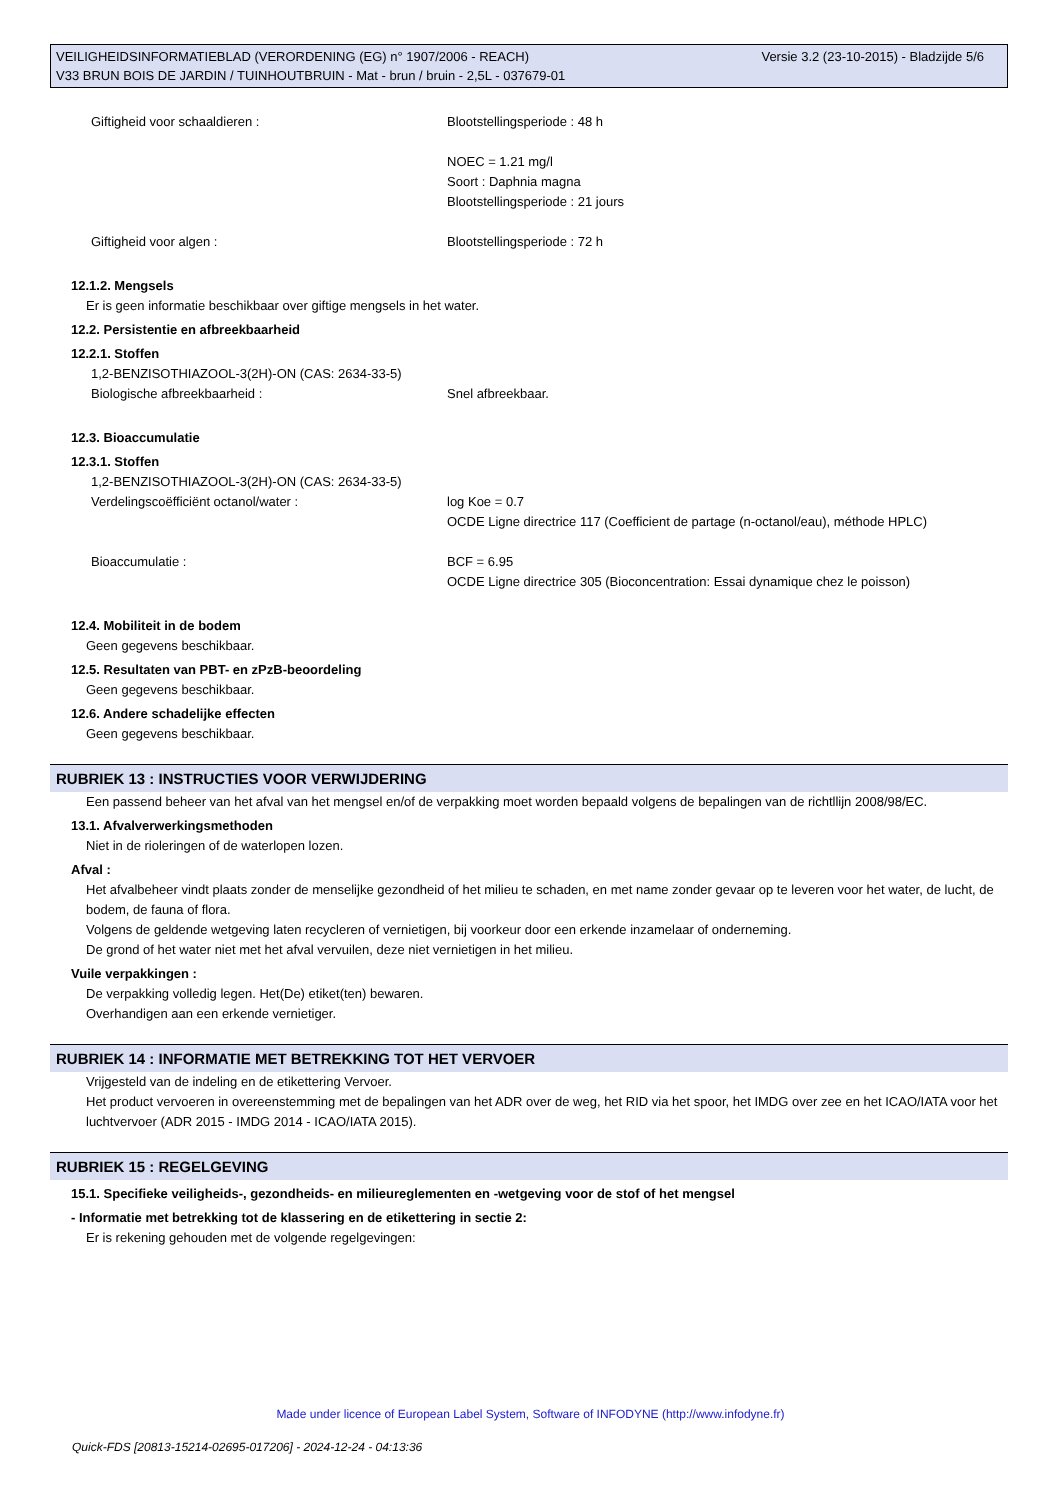Versie 3.2 (23-10-2015) - Bladzijde 5/6 VEILIGHEIDSINFORMATIEBLAD (VERORDENING (EG) n° 1907/2006 - REACH)
V33 BRUN BOIS DE JARDIN / TUINHOUTBRUIN - Mat - brun / bruin - 2,5L - 037679-01
Giftigheid voor schaaldieren : Blootstellingsperiode : 48 h
NOEC = 1.21 mg/l
Soort : Daphnia magna
Blootstellingsperiode : 21 jours
Giftigheid voor algen : Blootstellingsperiode : 72 h
12.1.2. Mengsels
Er is geen informatie beschikbaar over giftige mengsels in het water.
12.2. Persistentie en afbreekbaarheid
12.2.1. Stoffen
1,2-BENZISOTHIAZOOL-3(2H)-ON (CAS: 2634-33-5)
Biologische afbreekbaarheid : Snel afbreekbaar.
12.3. Bioaccumulatie
12.3.1. Stoffen
1,2-BENZISOTHIAZOOL-3(2H)-ON (CAS: 2634-33-5)
Verdelingscoëfficiënt octanol/water : log Koe = 0.7
OCDE Ligne directrice 117 (Coefficient de partage (n-octanol/eau), méthode HPLC)
Bioaccumulatie : BCF = 6.95
OCDE Ligne directrice 305 (Bioconcentration: Essai dynamique chez le poisson)
12.4. Mobiliteit in de bodem
Geen gegevens beschikbaar.
12.5. Resultaten van PBT- en zPzB-beoordeling
Geen gegevens beschikbaar.
12.6. Andere schadelijke effecten
Geen gegevens beschikbaar.
RUBRIEK 13 : INSTRUCTIES VOOR VERWIJDERING
Een passend beheer van het afval van het mengsel en/of de verpakking moet worden bepaald volgens de bepalingen van de richtllijn 2008/98/EC.
13.1. Afvalverwerkingsmethoden
Niet in de rioleringen of de waterlopen lozen.
Afval :
Het afvalbeheer vindt plaats zonder de menselijke gezondheid of het milieu te schaden, en met name zonder gevaar op te leveren voor het water, de lucht, de bodem, de fauna of flora.
Volgens de geldende wetgeving laten recycleren of vernietigen, bij voorkeur door een erkende inzamelaar of onderneming.
De grond of het water niet met het afval vervuilen, deze niet vernietigen in het milieu.
Vuile verpakkingen :
De verpakking volledig legen. Het(De) etiket(ten) bewaren.
Overhandigen aan een erkende vernietiger.
RUBRIEK 14 : INFORMATIE MET BETREKKING TOT HET VERVOER
Vrijgesteld van de indeling en de etikettering Vervoer.
Het product vervoeren in overeenstemming met de bepalingen van het ADR over de weg, het RID via het spoor, het IMDG over zee en het ICAO/IATA voor het luchtvervoer (ADR 2015 - IMDG 2014 - ICAO/IATA 2015).
RUBRIEK 15 : REGELGEVING
15.1. Specifieke veiligheids-, gezondheids- en milieureglementen en -wetgeving voor de stof of het mengsel
- Informatie met betrekking tot de klassering en de etikettering in sectie 2:
Er is rekening gehouden met de volgende regelgevingen:
Made under licence of European Label System, Software of INFODYNE (http://www.infodyne.fr)
Quick-FDS [20813-15214-02695-017206] - 2024-12-24 - 04:13:36